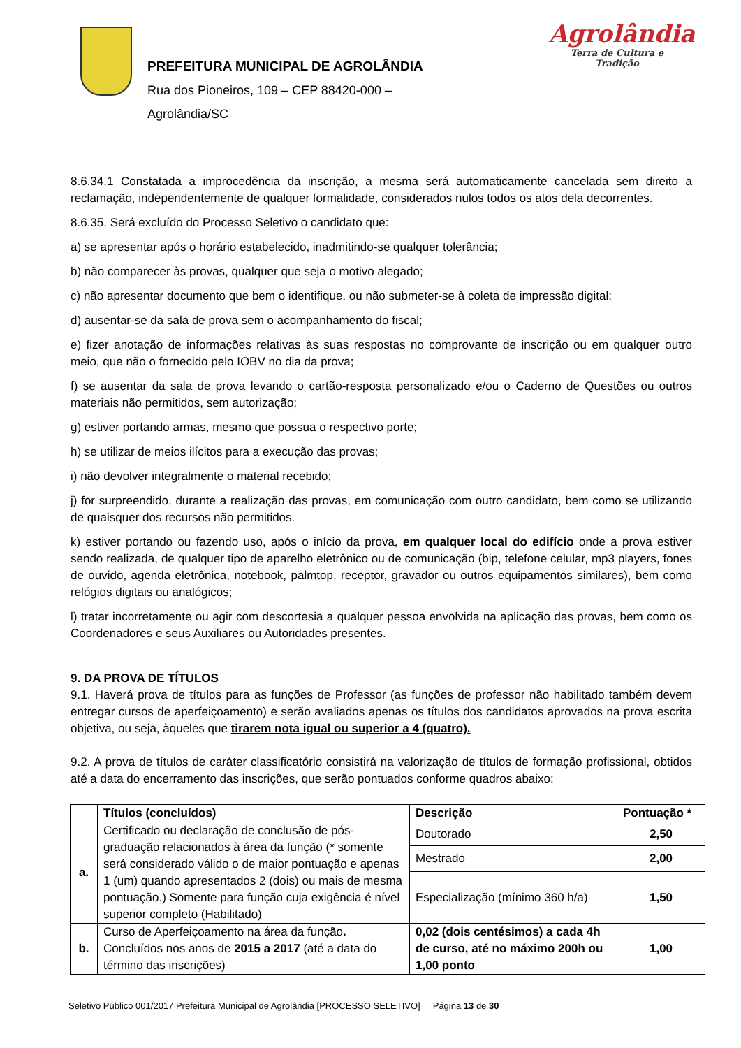PREFEITURA MUNICIPAL DE AGROLÂNDIA
Rua dos Pioneiros, 109 – CEP 88420-000 –
Agrolândia/SC
Agrolândia
Terra de Cultura e Tradição
8.6.34.1 Constatada a improcedência da inscrição, a mesma será automaticamente cancelada sem direito a reclamação, independentemente de qualquer formalidade, considerados nulos todos os atos dela decorrentes.
8.6.35. Será excluído do Processo Seletivo o candidato que:
a) se apresentar após o horário estabelecido, inadmitindo-se qualquer tolerância;
b) não comparecer às provas, qualquer que seja o motivo alegado;
c) não apresentar documento que bem o identifique, ou não submeter-se à coleta de impressão digital;
d) ausentar-se da sala de prova sem o acompanhamento do fiscal;
e) fizer anotação de informações relativas às suas respostas no comprovante de inscrição ou em qualquer outro meio, que não o fornecido pelo IOBV no dia da prova;
f) se ausentar da sala de prova levando o cartão-resposta personalizado e/ou o Caderno de Questões ou outros materiais não permitidos, sem autorização;
g) estiver portando armas, mesmo que possua o respectivo porte;
h) se utilizar de meios ilícitos para a execução das provas;
i) não devolver integralmente o material recebido;
j) for surpreendido, durante a realização das provas, em comunicação com outro candidato, bem como se utilizando de quaisquer dos recursos não permitidos.
k) estiver portando ou fazendo uso, após o início da prova, em qualquer local do edifício onde a prova estiver sendo realizada, de qualquer tipo de aparelho eletrônico ou de comunicação (bip, telefone celular, mp3 players, fones de ouvido, agenda eletrônica, notebook, palmtop, receptor, gravador ou outros equipamentos similares), bem como relógios digitais ou analógicos;
l) tratar incorretamente ou agir com descortesia a qualquer pessoa envolvida na aplicação das provas, bem como os Coordenadores e seus Auxiliares ou Autoridades presentes.
9. DA PROVA DE TÍTULOS
9.1. Haverá prova de títulos para as funções de Professor (as funções de professor não habilitado também devem entregar cursos de aperfeiçoamento) e serão avaliados apenas os títulos dos candidatos aprovados na prova escrita objetiva, ou seja, àqueles que tirarem nota igual ou superior a 4 (quatro).
9.2. A prova de títulos de caráter classificatório consistirá na valorização de títulos de formação profissional, obtidos até a data do encerramento das inscrições, que serão pontuados conforme quadros abaixo:
| | Títulos (concluídos) | Descrição | Pontuação * |
| --- | --- | --- | --- |
| a. | Certificado ou declaração de conclusão de pós-graduação relacionados à área da função (* somente será considerado válido o de maior pontuação e apenas 1 (um) quando apresentados 2 (dois) ou mais de mesma pontuação.) Somente para função cuja exigência é nível superior completo (Habilitado) | Doutorado | 2,50 |
| | | Mestrado | 2,00 |
| | | Especialização (mínimo 360 h/a) | 1,50 |
| b. | Curso de Aperfeiçoamento na área da função . Concluídos nos anos de 2015 a 2017 (até a data do término das inscrições) | 0,02 (dois centésimos) a cada 4h de curso, até no máximo 200h ou 1,00 ponto | 1,00 |
Seletivo Público 001/2017 Prefeitura Municipal de Agrolândia [PROCESSO SELETIVO] Página 13 de 30